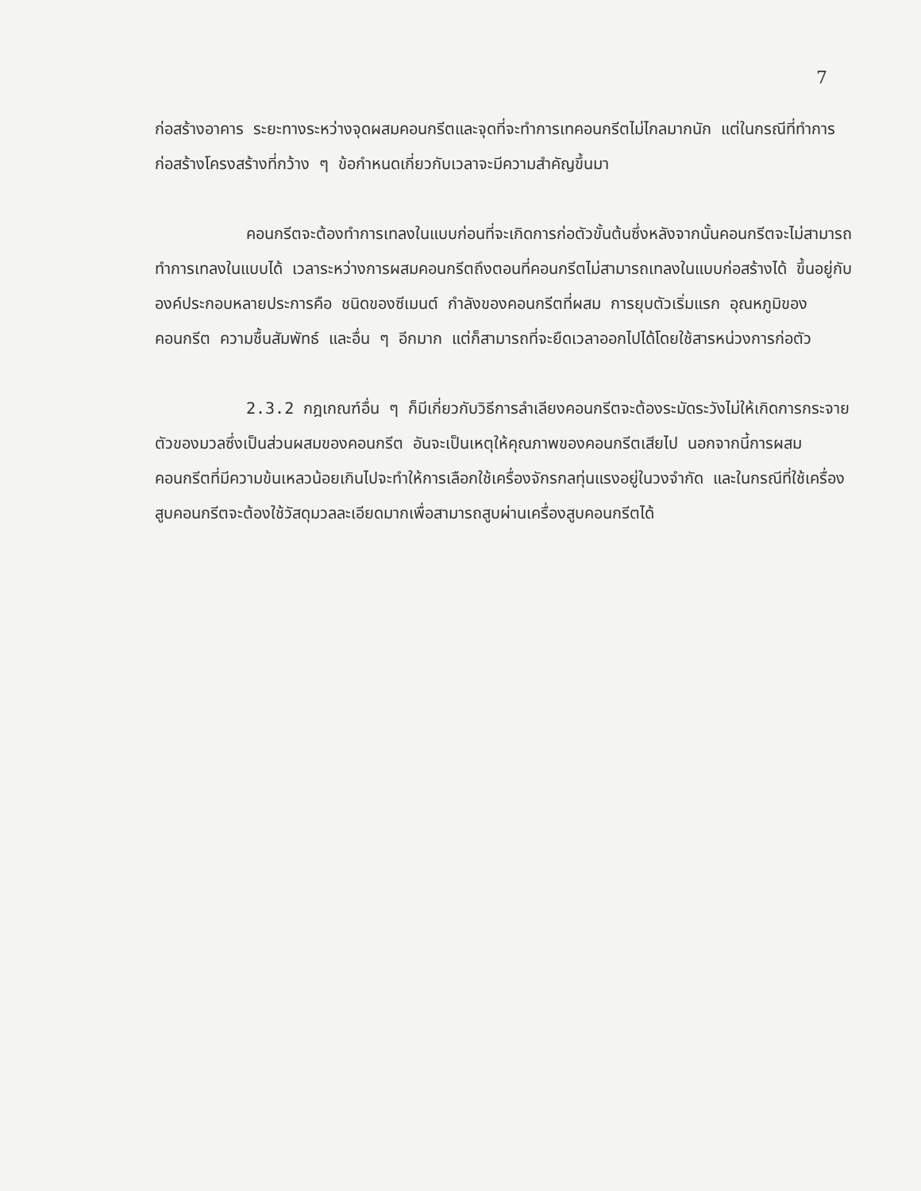7
ก่อสร้างอาคาร ระยะทางระหว่างจุดผสมคอนกรีตและจุดที่จะทำการเทคอนกรีตไม่ไกลมากนัก แต่ในกรณีที่ทำการก่อสร้างโครงสร้างที่กว้าง ๆ ข้อกำหนดเกี่ยวกับเวลาจะมีความสำคัญขึ้นมา
คอนกรีตจะต้องทำการเทลงในแบบก่อนที่จะเกิดการก่อตัวขั้นต้นซึ่งหลังจากนั้นคอนกรีตจะไม่สามารถทำการเทลงในแบบได้ เวลาระหว่างการผสมคอนกรีตถึงตอนที่คอนกรีตไม่สามารถเทลงในแบบก่อสร้างได้ ขึ้นอยู่กับองค์ประกอบหลายประการคือ ชนิดของซีเมนต์ กำลังของคอนกรีตที่ผสม การยุบตัวเริ่มแรก อุณหภูมิของคอนกรีต ความชื้นสัมพัทธ์ และอื่น ๆ อีกมาก แต่ก็สามารถที่จะยืดเวลาออกไปได้โดยใช้สารหน่วงการก่อตัว
2.3.2 กฎเกณฑ์อื่น ๆ ก็มีเกี่ยวกับวิธีการลำเลียงคอนกรีตจะต้องระมัดระวังไม่ให้เกิดการกระจายตัวของมวลซึ่งเป็นส่วนผสมของคอนกรีต อันจะเป็นเหตุให้คุณภาพของคอนกรีตเสียไป นอกจากนี้การผสมคอนกรีตที่มีความข้นเหลวน้อยเกินไปจะทำให้การเลือกใช้เครื่องจักรกลทุ่นแรงอยู่ในวงจำกัด และในกรณีที่ใช้เครื่องสูบคอนกรีตจะต้องใช้วัสดุมวลละเอียดมากเพื่อสามารถสูบผ่านเครื่องสูบคอนกรีตได้